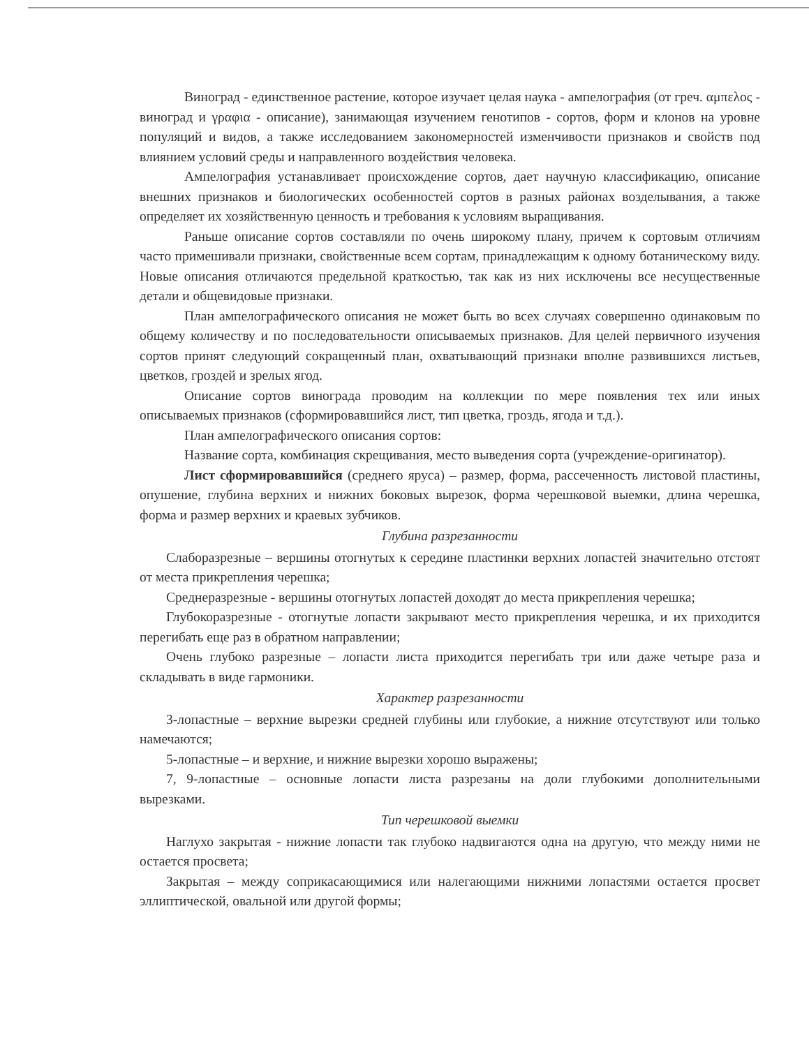Виноград - единственное растение, которое изучает целая наука - ампелография (от греч. αμπελος - виноград и γραφια - описание), занимающая изучением генотипов - сортов, форм и клонов на уровне популяций и видов, а также исследованием закономерностей изменчивости признаков и свойств под влиянием условий среды и направленного воздействия человека.
Ампелография устанавливает происхождение сортов, дает научную классификацию, описание внешних признаков и биологических особенностей сортов в разных районах возделывания, а также определяет их хозяйственную ценность и требования к условиям выращивания.
Раньше описание сортов составляли по очень широкому плану, причем к сортовым отличиям часто примешивали признаки, свойственные всем сортам, принадлежащим к одному ботаническому виду. Новые описания отличаются предельной краткостью, так как из них исключены все несущественные детали и общевидовые признаки.
План ампелографического описания не может быть во всех случаях совершенно одинаковым по общему количеству и по последовательности описываемых признаков. Для целей первичного изучения сортов принят следующий сокращенный план, охватывающий признаки вполне развившихся листьев, цветков, гроздей и зрелых ягод.
Описание сортов винограда проводим на коллекции по мере появления тех или иных описываемых признаков (сформировавшийся лист, тип цветка, гроздь, ягода и т.д.).
План ампелографического описания сортов:
Название сорта, комбинация скрещивания, место выведения сорта (учреждение-оригинатор).
Лист сформировавшийся (среднего яруса) – размер, форма, рассеченность листовой пластины, опушение, глубина верхних и нижних боковых вырезок, форма черешковой выемки, длина черешка, форма и размер верхних и краевых зубчиков.
Глубина разрезанности
Слаборазрезные – вершины отогнутых к середине пластинки верхних лопастей значительно отстоят от места прикрепления черешка;
Среднеразрезные - вершины отогнутых лопастей доходят до места прикрепления черешка;
Глубокоразрезные - отогнутые лопасти закрывают место прикрепления черешка, и их приходится перегибать еще раз в обратном направлении;
Очень глубоко разрезные – лопасти листа приходится перегибать три или даже четыре раза и складывать в виде гармоники.
Характер разрезанности
3-лопастные – верхние вырезки средней глубины или глубокие, а нижние отсутствуют или только намечаются;
5-лопастные – и верхние, и нижние вырезки хорошо выражены;
7, 9-лопастные – основные лопасти листа разрезаны на доли глубокими дополнительными вырезками.
Тип черешковой выемки
Наглухо закрытая - нижние лопасти так глубоко надвигаются одна на другую, что между ними не остается просвета;
Закрытая – между соприкасающимися или налегающими нижними лопастями остается просвет эллиптической, овальной или другой формы;